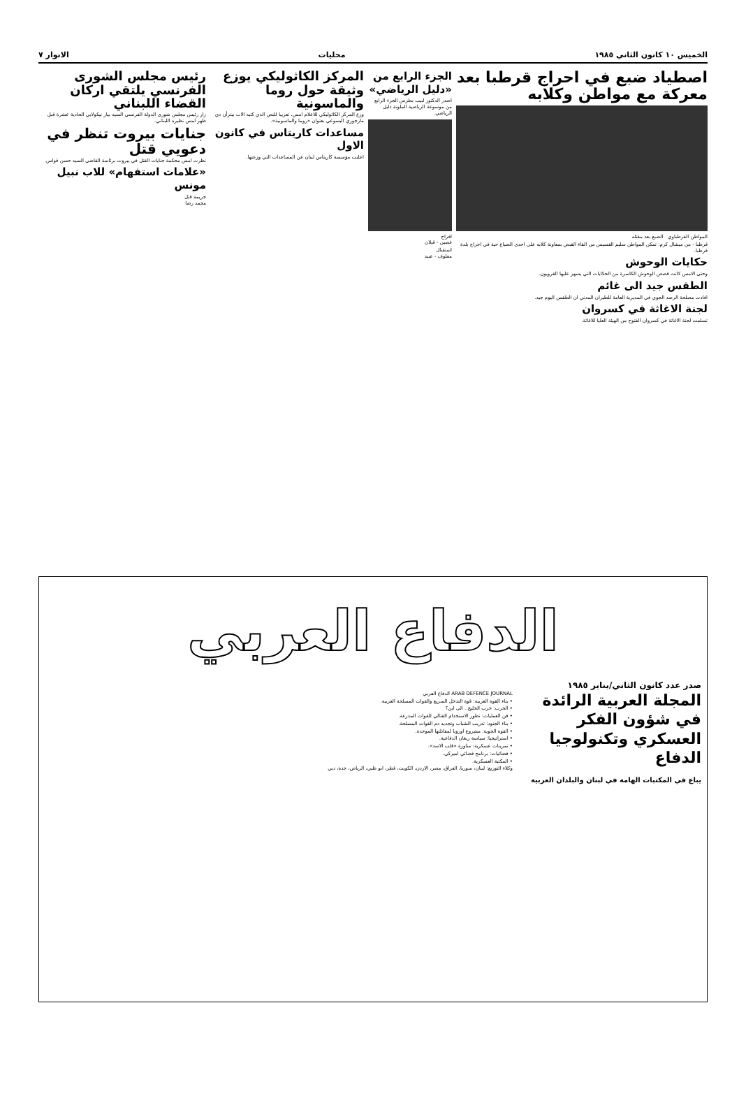الخميس ١٠ كانون الثاني ١٩٨٥ محليات الانوار ٧
اصطياد ضبع في احراج قرطبا بعد معركة مع مواطن وكلابه
المواطن القرطباوي الضبع بعد مقتله
قرطبا - من ميشال كرم: تمكن المواطن سليم القسيس من القاء القبض بمعاونة كلابه على احدى الضباع حية في احراج بلدة قرطبا.
حكايات الوحوش
وحتى الامس كانت قصص الوحوش الكاسرة من الحكايات التي يسهر عليها القرويون.
الطقس جيد الى غائم
افادت مصلحة الرصد الجوي في المديرية العامة للطيران المدني ان الطقس اليوم جيد.
لجنة الاغاثة في كسروان
تسلمت لجنة الاغاثة في كسروان الفتوح من الهيئة العليا للاغاثة.
الجزء الرابع من «دليل الرياضي»
اصدر الدكتور لبيب بطرس الجزء الرابع من موسوعة الرياضية الملونة دليل الرياضي.
افراح
غصين - قبلان
استقبال
معلوف - عبيد
المركز الكاثوليكي يوزع وثيقة حول روما والماسونية
وزع المركز الكاثوليكي للاعلام امس، تعريبا للنص الذي كتبه الاب بيترأن دي مارجوري اليسوعي بعنوان «روما والماسونية».
مساعدات كاريتاس في كانون الاول
اعلنت مؤسسة كاريتاس لبنان عن المساعدات التي وزعتها.
رئيس مجلس الشورى الفرنسي يلتقي اركان القضاء اللبناني
زار رئيس مجلس شورى الدولة الفرنسي السيد بيار نيكولايي الحادية عشرة قبل ظهر امس نظيره اللبناني.
جنايات بيروت تنظر في دعويي قتل
نظرت امس محكمة جنايات القتل في بيروت برئاسة القاضي السيد حسن قواس.
«علامات استفهام» للاب نبيل مونس
جريمة قتل
محمد رضا
الدفاع العربي
صدر عدد كانون الثاني/يناير ١٩٨٥
المجلة العربية الرائدة في شؤون الفكر العسكري وتكنولوجيا الدفاع
يباع في المكتبات الهامة في لبنان والبلدان العربية
ARAB DEFENCE JOURNAL الدفاع العربي
• بناء القوة العربية: قوة التدخل السريع والقوات المسلحة العربية.
• الحرب: حرب الخليج.. الى اين؟
• فن العمليات: تطور الاستخدام القتالي للقوات المدرعة.
• بناء الجنود: تدريب الشباب وتجديد دم القوات المسلحة.
• القوة الجوية: مشروع اوروبا لمقاتلتها الموحدة.
• استراتيجيا: سياسة ريغان الدفاعية.
• تمرينات عسكرية: مناورة «قلب الاسد».
• فضائيات: برنامج فضائي اميركي.
• المكتبة العسكرية.
وكلاء التوزيع: لبنان، سوريا، العراق، مصر، الاردن، الكويت، قطر، ابو ظبي، الرياض، جدة، دبي